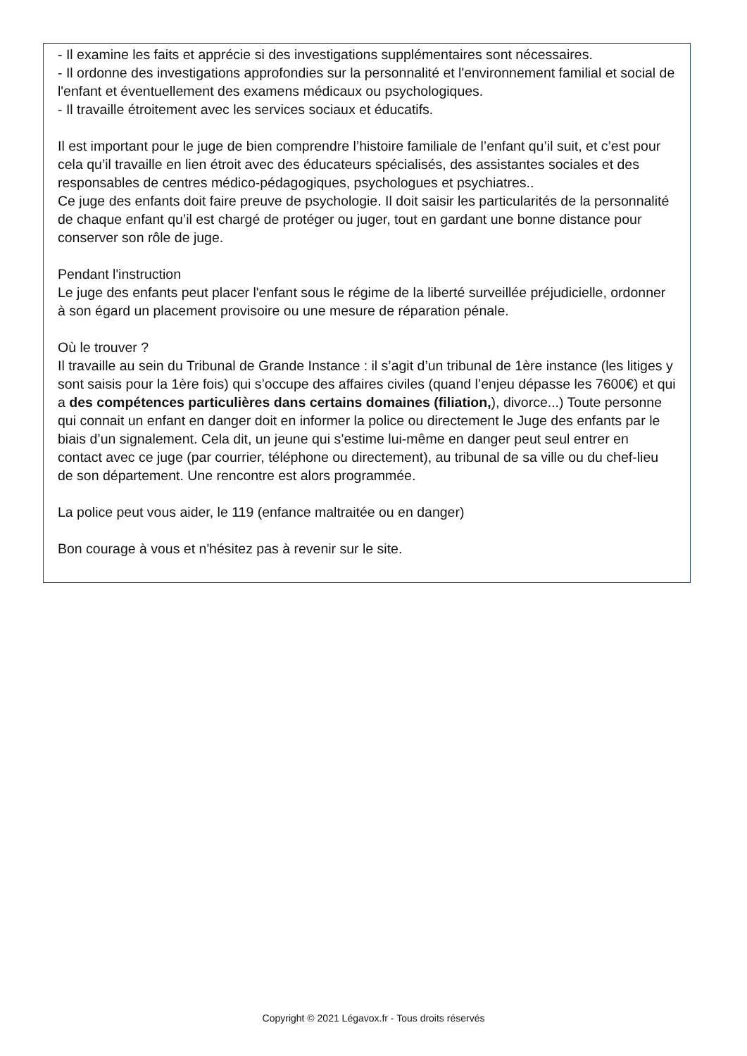- Il examine les faits et apprécie si des investigations supplémentaires sont nécessaires.
- Il ordonne des investigations approfondies sur la personnalité et l'environnement familial et social de l'enfant et éventuellement des examens médicaux ou psychologiques.
- Il travaille étroitement avec les services sociaux et éducatifs.
Il est important pour le juge de bien comprendre l’histoire familiale de l’enfant qu’il suit, et c’est pour cela qu’il travaille en lien étroit avec des éducateurs spécialisés, des assistantes sociales et des responsables de centres médico-pédagogiques, psychologues et psychiatres..
Ce juge des enfants doit faire preuve de psychologie. Il doit saisir les particularités de la personnalité de chaque enfant qu’il est chargé de protéger ou juger, tout en gardant une bonne distance pour conserver son rôle de juge.
Pendant l'instruction
Le juge des enfants peut placer l'enfant sous le régime de la liberté surveillée préjudicielle, ordonner à son égard un placement provisoire ou une mesure de réparation pénale.
Où le trouver ?
Il travaille au sein du Tribunal de Grande Instance : il s’agit d’un tribunal de 1ère instance (les litiges y sont saisis pour la 1ère fois) qui s’occupe des affaires civiles (quand l’enjeu dépasse les 7600€) et qui a des compétences particulières dans certains domaines (filiation,), divorce...) Toute personne qui connait un enfant en danger doit en informer la police ou directement le Juge des enfants par le biais d’un signalement. Cela dit, un jeune qui s’estime lui-même en danger peut seul entrer en contact avec ce juge (par courrier, téléphone ou directement), au tribunal de sa ville ou du chef-lieu de son département. Une rencontre est alors programmée.
La police peut vous aider, le 119 (enfance maltraitée ou en danger)
Bon courage à vous et n'hésitez pas à revenir sur le site.
Copyright © 2021 Légavox.fr - Tous droits réservés